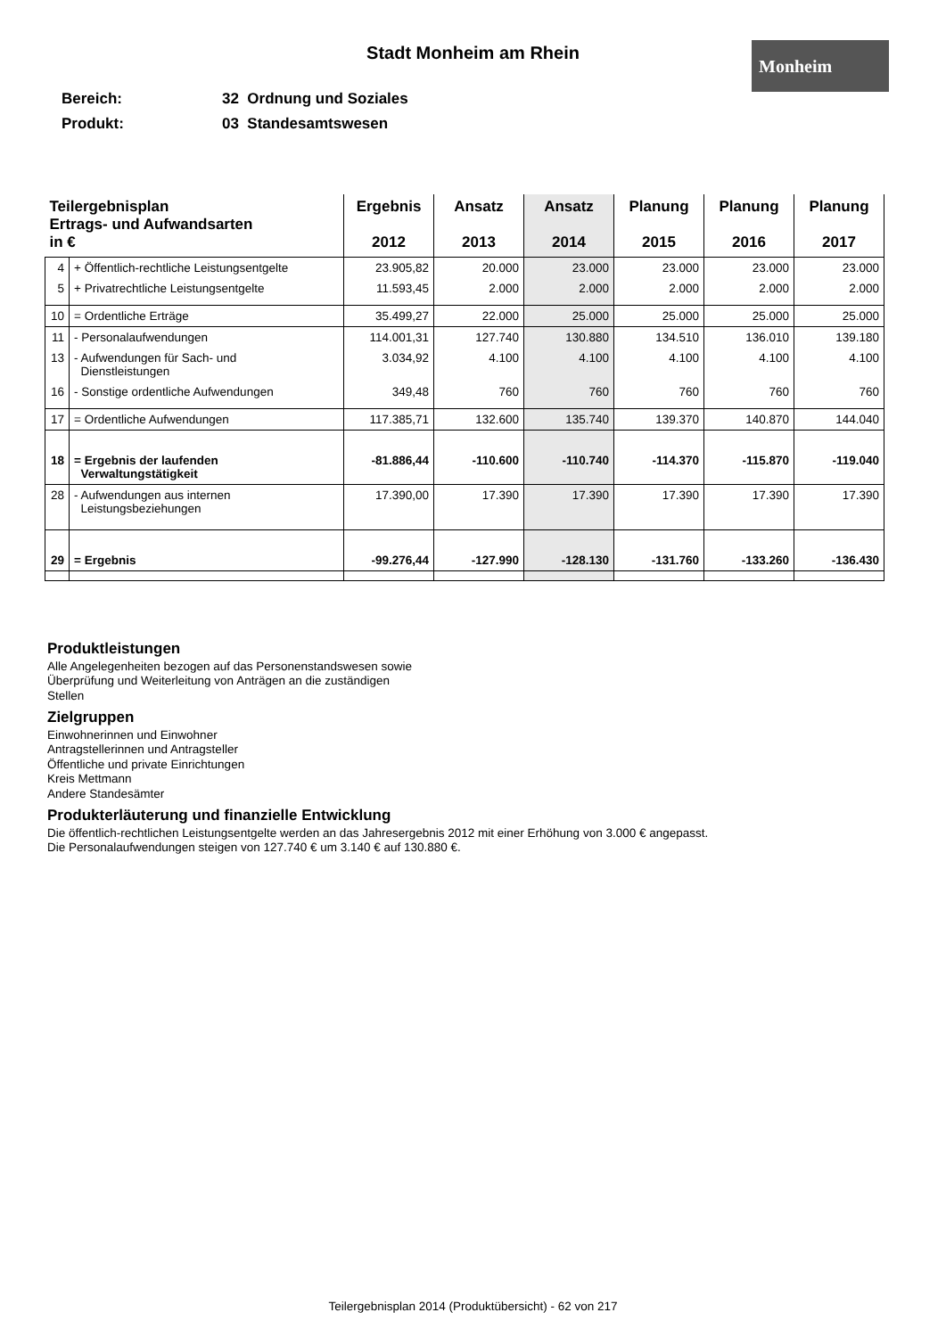Stadt Monheim am Rhein Monheim
Bereich: 32 Ordnung und Soziales
Produkt: 03 Standesamtswesen
| Teilergebnisplan Ertrags- und Aufwandsarten in € | | Ergebnis 2012 | Ansatz 2013 | Ansatz 2014 | Planung 2015 | Planung 2016 | Planung 2017 |
| --- | --- | --- | --- | --- | --- | --- | --- |
| 4 | + Öffentlich-rechtliche Leistungsentgelte | 23.905,82 | 20.000 | 23.000 | 23.000 | 23.000 | 23.000 |
| 5 | + Privatrechtliche Leistungsentgelte | 11.593,45 | 2.000 | 2.000 | 2.000 | 2.000 | 2.000 |
| 10 | = Ordentliche Erträge | 35.499,27 | 22.000 | 25.000 | 25.000 | 25.000 | 25.000 |
| 11 | - Personalaufwendungen | 114.001,31 | 127.740 | 130.880 | 134.510 | 136.010 | 139.180 |
| 13 | - Aufwendungen für Sach- und Dienstleistungen | 3.034,92 | 4.100 | 4.100 | 4.100 | 4.100 | 4.100 |
| 16 | - Sonstige ordentliche Aufwendungen | 349,48 | 760 | 760 | 760 | 760 | 760 |
| 17 | = Ordentliche Aufwendungen | 117.385,71 | 132.600 | 135.740 | 139.370 | 140.870 | 144.040 |
| 18 | = Ergebnis der laufenden Verwaltungstätigkeit | -81.886,44 | -110.600 | -110.740 | -114.370 | -115.870 | -119.040 |
| 28 | - Aufwendungen aus internen Leistungsbeziehungen | 17.390,00 | 17.390 | 17.390 | 17.390 | 17.390 | 17.390 |
| 29 | = Ergebnis | -99.276,44 | -127.990 | -128.130 | -131.760 | -133.260 | -136.430 |
Produktleistungen
Alle Angelegenheiten bezogen auf das Personenstandswesen sowie
Überprüfung und Weiterleitung von Anträgen an die zuständigen
Stellen
Zielgruppen
Einwohnerinnen und Einwohner
Antragstellerinnen und Antragsteller
Öffentliche und private Einrichtungen
Kreis Mettmann
Andere Standesämter
Produkterläuterung und finanzielle Entwicklung
Die öffentlich-rechtlichen Leistungsentgelte werden an das Jahresergebnis 2012 mit einer Erhöhung von 3.000 € angepasst.
Die Personalaufwendungen steigen von 127.740 € um 3.140 € auf 130.880 €.
Teilergebnisplan 2014 (Produktübersicht) - 62 von 217